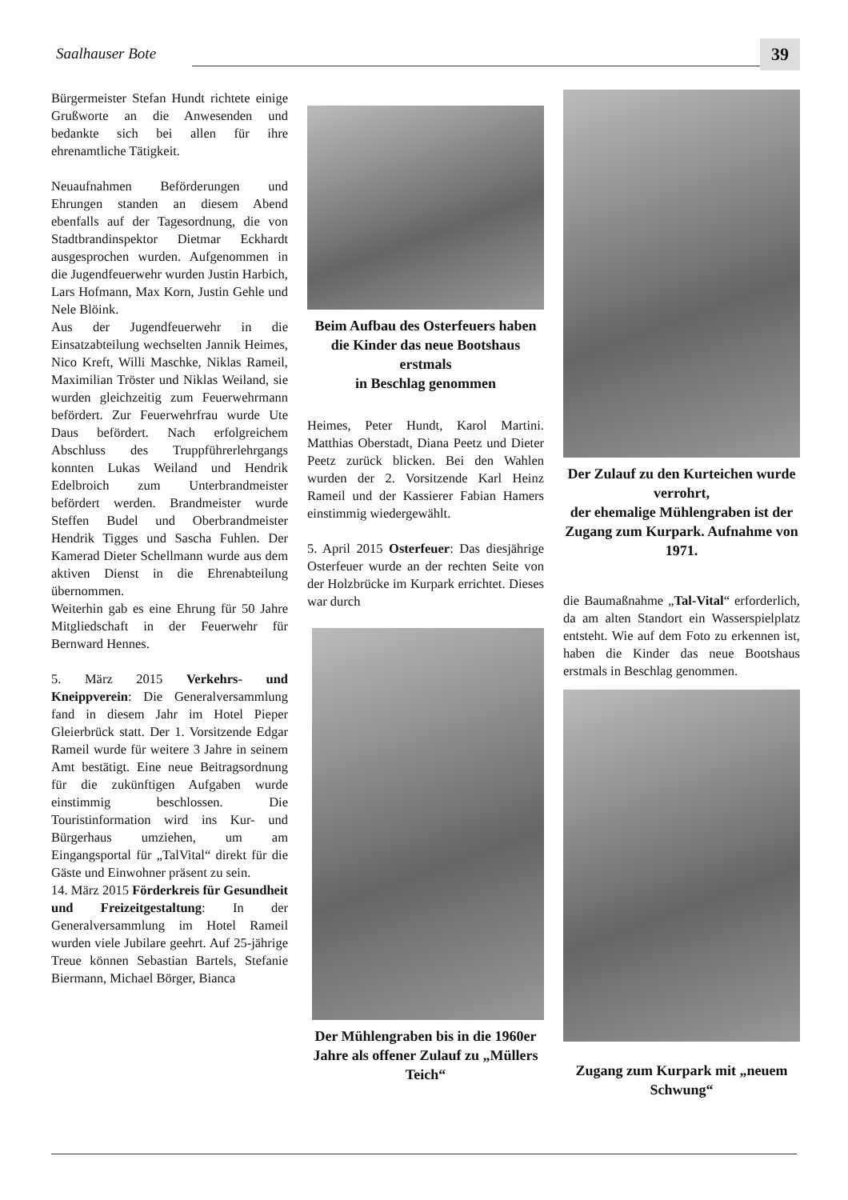Saalhauser Bote 39
Bürgermeister Stefan Hundt richtete einige Grußworte an die Anwesenden und bedankte sich bei allen für ihre ehrenamtliche Tätigkeit.
Neuaufnahmen Beförderungen und Ehrungen standen an diesem Abend ebenfalls auf der Tagesordnung, die von Stadtbrandinspektor Dietmar Eckhardt ausgesprochen wurden. Aufgenommen in die Jugendfeuerwehr wurden Justin Harbich, Lars Hofmann, Max Korn, Justin Gehle und Nele Blöink.
Aus der Jugendfeuerwehr in die Einsatzabteilung wechselten Jannik Heimes, Nico Kreft, Willi Maschke, Niklas Rameil, Maximilian Tröster und Niklas Weiland, sie wurden gleichzeitig zum Feuerwehrmann befördert. Zur Feuerwehrfrau wurde Ute Daus befördert. Nach erfolgreichem Abschluss des Truppführerlehrgangs konnten Lukas Weiland und Hendrik Edelbroich zum Unterbrandmeister befördert werden. Brandmeister wurde Steffen Budel und Oberbrandmeister Hendrik Tigges und Sascha Fuhlen. Der Kamerad Dieter Schellmann wurde aus dem aktiven Dienst in die Ehrenabteilung übernommen.
Weiterhin gab es eine Ehrung für 50 Jahre Mitgliedschaft in der Feuerwehr für Bernward Hennes.
5. März 2015 Verkehrs- und Kneippverein: Die Generalversammlung fand in diesem Jahr im Hotel Pieper Gleierbrück statt. Der 1. Vorsitzende Edgar Rameil wurde für weitere 3 Jahre in seinem Amt bestätigt. Eine neue Beitragsordnung für die zukünftigen Aufgaben wurde einstimmig beschlossen. Die Touristinformation wird ins Kur- und Bürgerhaus umziehen, um am Eingangsportal für „TalVital“ direkt für die Gäste und Einwohner präsent zu sein.
14. März 2015 Förderkreis für Gesundheit und Freizeitgestaltung: In der Generalversammlung im Hotel Rameil wurden viele Jubilare geehrt. Auf 25-jährige Treue können Sebastian Bartels, Stefanie Biermann, Michael Börger, Bianca
Beim Aufbau des Osterfeuers haben die Kinder das neue Bootshaus erstmals
in Beschlag genommen
Heimes, Peter Hundt, Karol Martini. Matthias Oberstadt, Diana Peetz und Dieter Peetz zurück blicken. Bei den Wahlen wurden der 2. Vorsitzende Karl Heinz Rameil und der Kassierer Fabian Hamers einstimmig wiedergewählt.
5. April 2015 Osterfeuer: Das diesjährige Osterfeuer wurde an der rechten Seite von der Holzbrücke im Kurpark errichtet. Dieses war durch
Der Mühlengraben bis in die 1960er Jahre als offener Zulauf zu „Müllers Teich“
Der Zulauf zu den Kurteichen wurde verrohrt,
der ehemalige Mühlengraben ist der Zugang zum Kurpark. Aufnahme von 1971.
die Baumaßnahme „Tal-Vital“ erforderlich, da am alten Standort ein Wasserspielplatz entsteht. Wie auf dem Foto zu erkennen ist, haben die Kinder das neue Bootshaus erstmals in Beschlag genommen.
Zugang zum Kurpark mit „neuem Schwung“